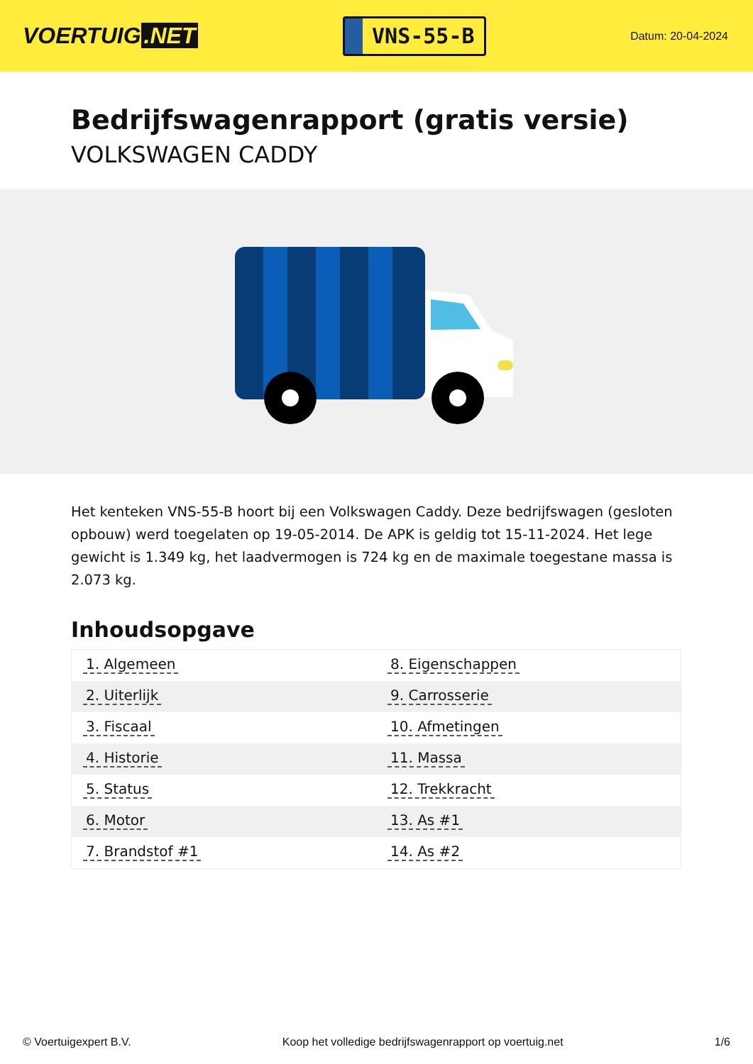VOERTUIG.NET
VNS-55-B
Datum: 20-04-2024
Bedrijfswagenrapport (gratis versie)
VOLKSWAGEN CADDY
Het kenteken VNS-55-B hoort bij een Volkswagen Caddy. Deze bedrijfswagen (gesloten opbouw) werd toegelaten op 19-05-2014. De APK is geldig tot 15-11-2024. Het lege gewicht is 1.349 kg, het laadvermogen is 724 kg en de maximale toegestane massa is 2.073 kg.
Inhoudsopgave
| 1. Algemeen | 8. Eigenschappen |
| 2. Uiterlijk | 9. Carrosserie |
| 3. Fiscaal | 10. Afmetingen |
| 4. Historie | 11. Massa |
| 5. Status | 12. Trekkracht |
| 6. Motor | 13. As #1 |
| 7. Brandstof #1 | 14. As #2 |
© Voertuigexpert B.V. Koop het volledige bedrijfswagenrapport op voertuig.net 1/6